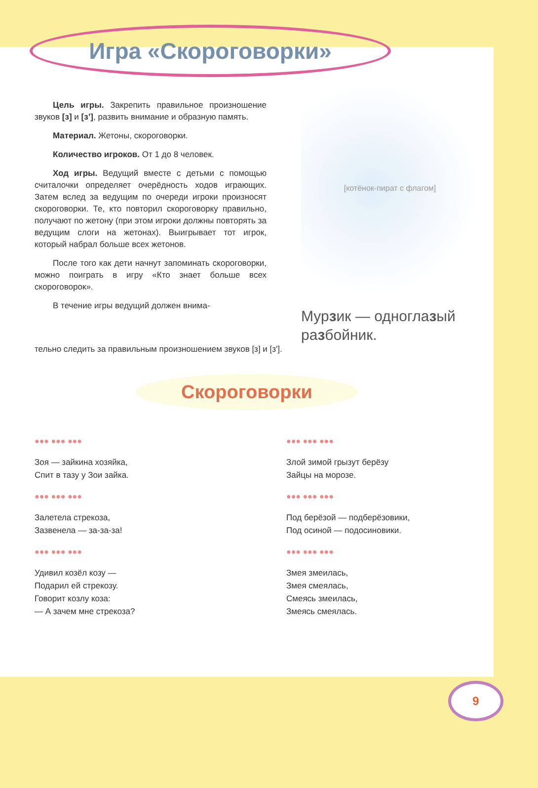Игра «Скороговорки»
Цель игры. Закрепить правильное произношение звуков [з] и [з’], развить внимание и образную память.
Материал. Жетоны, скороговорки.
Количество игроков. От 1 до 8 человек.
Ход игры. Ведущий вместе с детьми с помощью считалочки определяет очерёдность ходов играющих. Затем вслед за ведущим по очереди игроки произносят скороговорки. Те, кто повторил скороговорку правильно, получают по жетону (при этом игроки должны повторять за ведущим слоги на жетонах). Выигрывает тот игрок, который набрал больше всех жетонов.
После того как дети начнут запоминать скороговорки, можно поиграть в игру «Кто знает больше всех скороговорок».
В течение игры ведущий должен внима-
[котёнок-пират с флагом]
Мурзик — одноглазый разбойник.
тельно следить за правильным произношением звуков [з] и [з'].
Скороговорки
●●● ●●● ●●●
Зоя — зайкина хозяйка,
Спит в тазу у Зои зайка.
●●● ●●● ●●●
Залетела стрекоза,
Зазвенела — за-за-за!
●●● ●●● ●●●
Удивил козёл козу —
Подарил ей стрекозу.
Говорит козлу коза:
— А зачем мне стрекоза?
●●● ●●● ●●●
Злой зимой грызут берёзу
Зайцы на морозе.
●●● ●●● ●●●
Под берёзой — подберёзовики,
Под осиной — подосиновики.
●●● ●●● ●●●
Змея змеилась,
Змея смеялась,
Смеясь змеилась,
Змеясь смеялась.
9